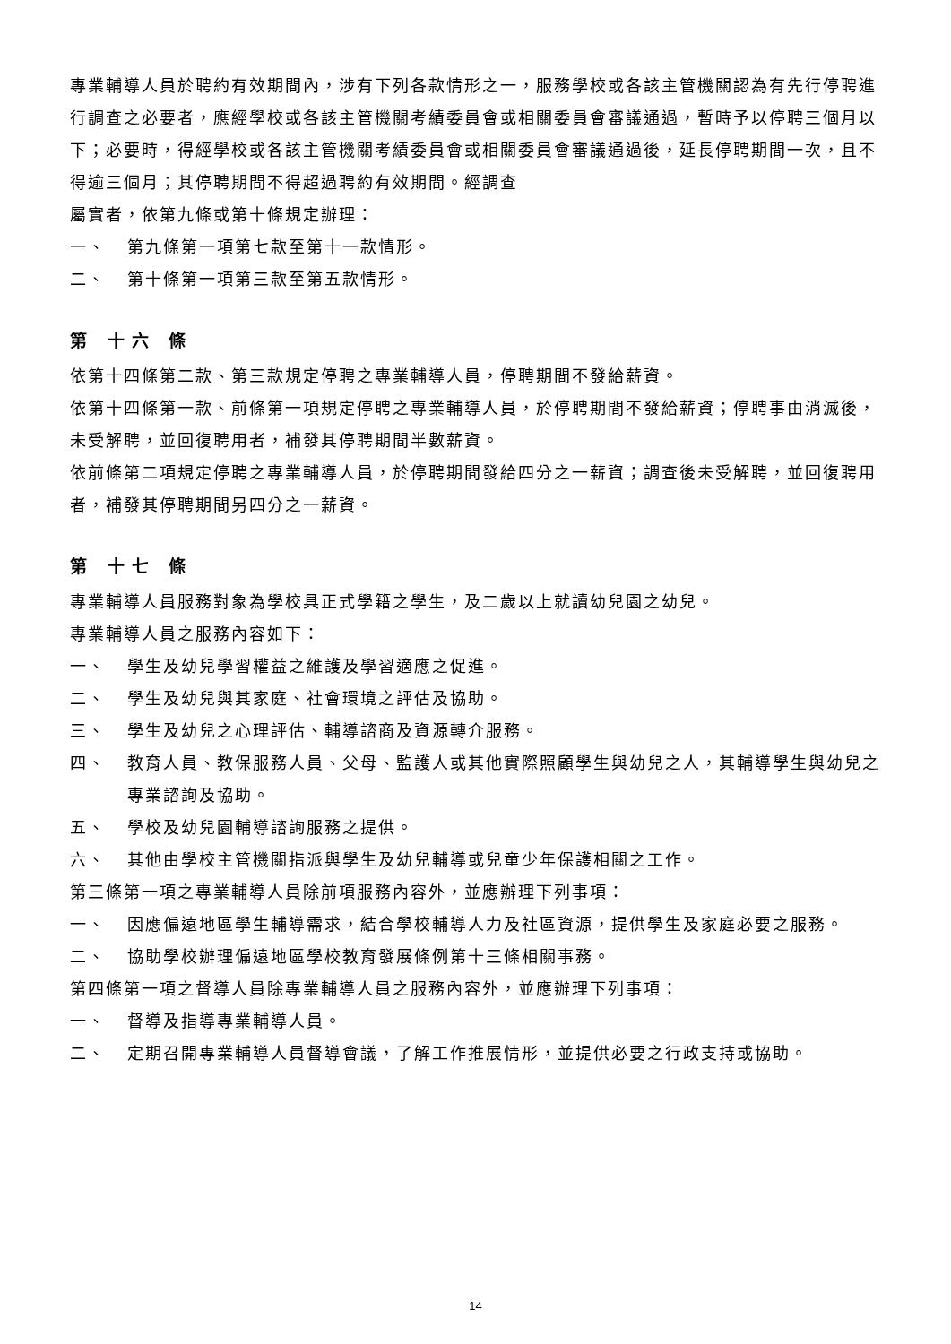專業輔導人員於聘約有效期間內，涉有下列各款情形之一，服務學校或各該主管機關認為有先行停聘進行調查之必要者，應經學校或各該主管機關考績委員會或相關委員會審議通過，暫時予以停聘三個月以下；必要時，得經學校或各該主管機關考績委員會或相關委員會審議通過後，延長停聘期間一次，且不得逾三個月；其停聘期間不得超過聘約有效期間。經調查
屬實者，依第九條或第十條規定辦理：
一、 第九條第一項第七款至第十一款情形。
二、 第十條第一項第三款至第五款情形。
第 十六 條
依第十四條第二款、第三款規定停聘之專業輔導人員，停聘期間不發給薪資。
依第十四條第一款、前條第一項規定停聘之專業輔導人員，於停聘期間不發給薪資；停聘事由消滅後，未受解聘，並回復聘用者，補發其停聘期間半數薪資。
依前條第二項規定停聘之專業輔導人員，於停聘期間發給四分之一薪資；調查後未受解聘，並回復聘用者，補發其停聘期間另四分之一薪資。
第 十七 條
專業輔導人員服務對象為學校具正式學籍之學生，及二歲以上就讀幼兒園之幼兒。
專業輔導人員之服務內容如下：
一、 學生及幼兒學習權益之維護及學習適應之促進。
二、 學生及幼兒與其家庭、社會環境之評估及協助。
三、 學生及幼兒之心理評估、輔導諮商及資源轉介服務。
四、 教育人員、教保服務人員、父母、監護人或其他實際照顧學生與幼兒之人，其輔導學生與幼兒之專業諮詢及協助。
五、 學校及幼兒園輔導諮詢服務之提供。
六、 其他由學校主管機關指派與學生及幼兒輔導或兒童少年保護相關之工作。
第三條第一項之專業輔導人員除前項服務內容外，並應辦理下列事項：
一、 因應偏遠地區學生輔導需求，結合學校輔導人力及社區資源，提供學生及家庭必要之服務。
二、 協助學校辦理偏遠地區學校教育發展條例第十三條相關事務。
第四條第一項之督導人員除專業輔導人員之服務內容外，並應辦理下列事項：
一、 督導及指導專業輔導人員。
二、 定期召開專業輔導人員督導會議，了解工作推展情形，並提供必要之行政支持或協助。
14